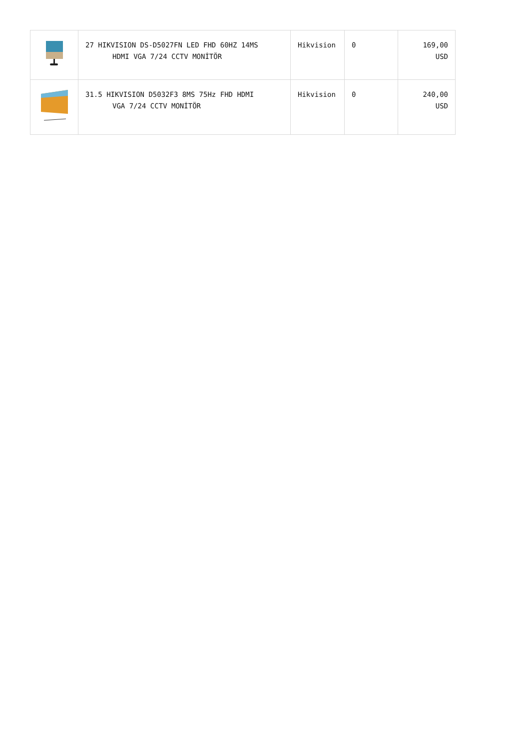| | 27 HIKVISION DS-D5027FN LED FHD 60HZ 14MS HDMI VGA 7/24 CCTV MONİTÖR | Hikvision | 0 | 169,00 USD |
| | 31.5 HIKVISION D5032F3 8MS 75Hz FHD HDMI VGA 7/24 CCTV MONİTÖR | Hikvision | 0 | 240,00 USD |